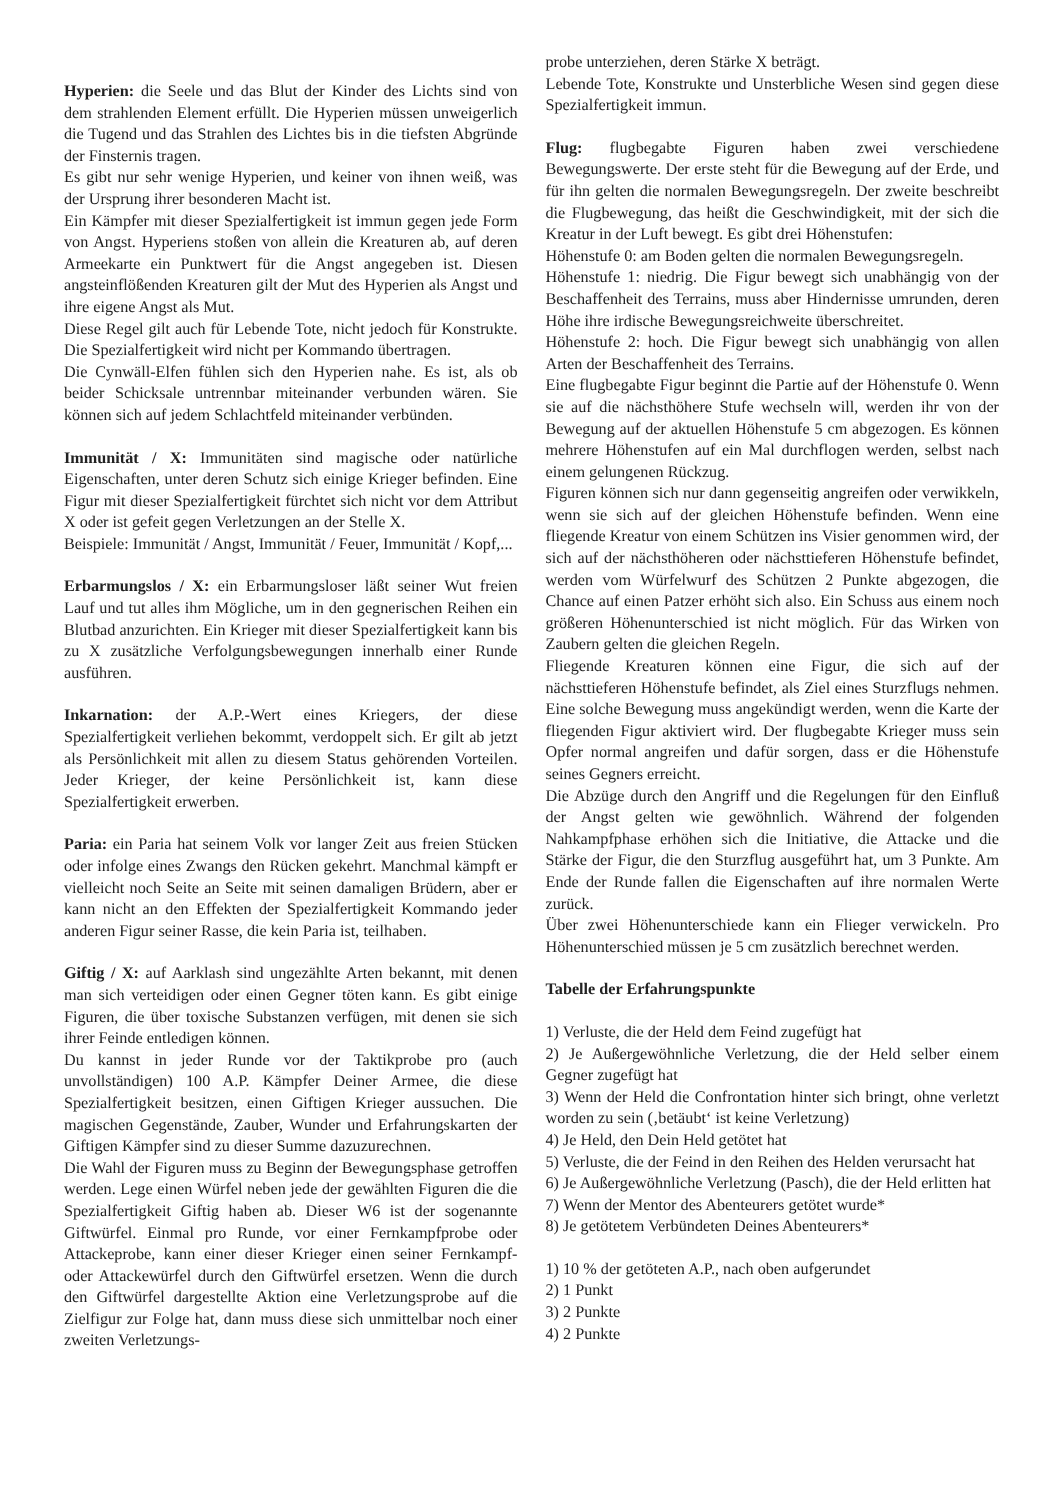Hyperien: die Seele und das Blut der Kinder des Lichts sind von dem strahlenden Element erfüllt. Die Hyperien müssen unweigerlich die Tugend und das Strahlen des Lichtes bis in die tiefsten Abgründe der Finsternis tragen.
Es gibt nur sehr wenige Hyperien, und keiner von ihnen weiß, was der Ursprung ihrer besonderen Macht ist.
Ein Kämpfer mit dieser Spezialfertigkeit ist immun gegen jede Form von Angst. Hyperiens stoßen von allein die Kreaturen ab, auf deren Armeekarte ein Punktwert für die Angst angegeben ist. Diesen angsteinflößenden Kreaturen gilt der Mut des Hyperien als Angst und ihre eigene Angst als Mut.
Diese Regel gilt auch für Lebende Tote, nicht jedoch für Konstrukte. Die Spezialfertigkeit wird nicht per Kommando übertragen.
Die Cynwäll-Elfen fühlen sich den Hyperien nahe. Es ist, als ob beider Schicksale untrennbar miteinander verbunden wären. Sie können sich auf jedem Schlachtfeld miteinander verbünden.
Immunität / X: Immunitäten sind magische oder natürliche Eigenschaften, unter deren Schutz sich einige Krieger befinden. Eine Figur mit dieser Spezialfertigkeit fürchtet sich nicht vor dem Attribut X oder ist gefeit gegen Verletzungen an der Stelle X.
Beispiele: Immunität / Angst, Immunität / Feuer, Immunität / Kopf,...
Erbarmungslos / X: ein Erbarmungsloser läßt seiner Wut freien Lauf und tut alles ihm Mögliche, um in den gegnerischen Reihen ein Blutbad anzurichten. Ein Krieger mit dieser Spezialfertigkeit kann bis zu X zusätzliche Verfolgungsbewegungen innerhalb einer Runde ausführen.
Inkarnation: der A.P.-Wert eines Kriegers, der diese Spezialfertigkeit verliehen bekommt, verdoppelt sich. Er gilt ab jetzt als Persönlichkeit mit allen zu diesem Status gehörenden Vorteilen. Jeder Krieger, der keine Persönlichkeit ist, kann diese Spezialfertigkeit erwerben.
Paria: ein Paria hat seinem Volk vor langer Zeit aus freien Stücken oder infolge eines Zwangs den Rücken gekehrt. Manchmal kämpft er vielleicht noch Seite an Seite mit seinen damaligen Brüdern, aber er kann nicht an den Effekten der Spezialfertigkeit Kommando jeder anderen Figur seiner Rasse, die kein Paria ist, teilhaben.
Giftig / X: auf Aarklash sind ungezählte Arten bekannt, mit denen man sich verteidigen oder einen Gegner töten kann. Es gibt einige Figuren, die über toxische Substanzen verfügen, mit denen sie sich ihrer Feinde entledigen können.
Du kannst in jeder Runde vor der Taktikprobe pro (auch unvollständigen) 100 A.P. Kämpfer Deiner Armee, die diese Spezialfertigkeit besitzen, einen Giftigen Krieger aussuchen. Die magischen Gegenstände, Zauber, Wunder und Erfahrungskarten der Giftigen Kämpfer sind zu dieser Summe dazuzurechnen.
Die Wahl der Figuren muss zu Beginn der Bewegungsphase getroffen werden. Lege einen Würfel neben jede der gewählten Figuren die die Spezialfertigkeit Giftig haben ab. Dieser W6 ist der sogenannte Giftwürfel. Einmal pro Runde, vor einer Fernkampfprobe oder Attackeprobe, kann einer dieser Krieger einen seiner Fernkampf- oder Attackewürfel durch den Giftwürfel ersetzen. Wenn die durch den Giftwürfel dargestellte Aktion eine Verletzungsprobe auf die Zielfigur zur Folge hat, dann muss diese sich unmittelbar noch einer zweiten Verletzungs-
probe unterziehen, deren Stärke X beträgt.
Lebende Tote, Konstrukte und Unsterbliche Wesen sind gegen diese Spezialfertigkeit immun.
Flug: flugbegabte Figuren haben zwei verschiedene Bewegungswerte. Der erste steht für die Bewegung auf der Erde, und für ihn gelten die normalen Bewegungsregeln. Der zweite beschreibt die Flugbewegung, das heißt die Geschwindigkeit, mit der sich die Kreatur in der Luft bewegt. Es gibt drei Höhenstufen:
Höhenstufe 0: am Boden gelten die normalen Bewegungsregeln.
Höhenstufe 1: niedrig. Die Figur bewegt sich unabhängig von der Beschaffenheit des Terrains, muss aber Hindernisse umrunden, deren Höhe ihre irdische Bewegungsreichweite überschreitet.
Höhenstufe 2: hoch. Die Figur bewegt sich unabhängig von allen Arten der Beschaffenheit des Terrains.
Eine flugbegabte Figur beginnt die Partie auf der Höhenstufe 0. Wenn sie auf die nächsthöhere Stufe wechseln will, werden ihr von der Bewegung auf der aktuellen Höhenstufe 5 cm abgezogen. Es können mehrere Höhenstufen auf ein Mal durchflogen werden, selbst nach einem gelungenen Rückzug.
Figuren können sich nur dann gegenseitig angreifen oder verwikkeln, wenn sie sich auf der gleichen Höhenstufe befinden. Wenn eine fliegende Kreatur von einem Schützen ins Visier genommen wird, der sich auf der nächsthöheren oder nächsttieferen Höhenstufe befindet, werden vom Würfelwurf des Schützen 2 Punkte abgezogen, die Chance auf einen Patzer erhöht sich also. Ein Schuss aus einem noch größeren Höhenunterschied ist nicht möglich. Für das Wirken von Zaubern gelten die gleichen Regeln.
Fliegende Kreaturen können eine Figur, die sich auf der nächsttieferen Höhenstufe befindet, als Ziel eines Sturzflugs nehmen. Eine solche Bewegung muss angekündigt werden, wenn die Karte der fliegenden Figur aktiviert wird. Der flugbegabte Krieger muss sein Opfer normal angreifen und dafür sorgen, dass er die Höhenstufe seines Gegners erreicht.
Die Abzüge durch den Angriff und die Regelungen für den Einfluß der Angst gelten wie gewöhnlich. Während der folgenden Nahkampfphase erhöhen sich die Initiative, die Attacke und die Stärke der Figur, die den Sturzflug ausgeführt hat, um 3 Punkte. Am Ende der Runde fallen die Eigenschaften auf ihre normalen Werte zurück.
Über zwei Höhenunterschiede kann ein Flieger verwickeln. Pro Höhenunterschied müssen je 5 cm zusätzlich berechnet werden.
Tabelle der Erfahrungspunkte
1) Verluste, die der Held dem Feind zugefügt hat
2) Je Außergewöhnliche Verletzung, die der Held selber einem Gegner zugefügt hat
3) Wenn der Held die Confrontation hinter sich bringt, ohne verletzt worden zu sein (‚betäubt‘ ist keine Verletzung)
4) Je Held, den Dein Held getötet hat
5) Verluste, die der Feind in den Reihen des Helden verursacht hat
6) Je Außergewöhnliche Verletzung (Pasch), die der Held erlitten hat
7) Wenn der Mentor des Abenteurers getötet wurde*
8) Je getötetem Verbündeten Deines Abenteurers*
1) 10 % der getöteten A.P., nach oben aufgerundet
2) 1 Punkt
3) 2 Punkte
4) 2 Punkte